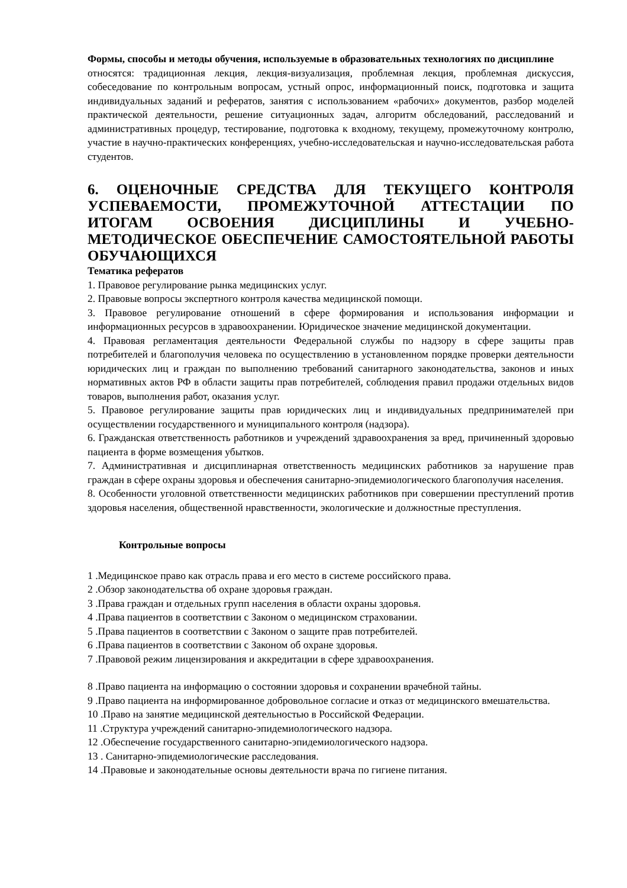Формы, способы и методы обучения, используемые в образовательных технологиях по дисциплине
относятся: традиционная лекция, лекция-визуализация, проблемная лекция, проблемная дискуссия, собеседование по контрольным вопросам, устный опрос, информационный поиск, подготовка и защита индивидуальных заданий и рефератов, занятия с использованием «рабочих» документов, разбор моделей практической деятельности, решение ситуационных задач, алгоритм обследований, расследований и административных процедур, тестирование, подготовка к входному, текущему, промежуточному контролю, участие в научно-практических конференциях, учебно-исследовательская и научно-исследовательская работа студентов.
6. ОЦЕНОЧНЫЕ СРЕДСТВА ДЛЯ ТЕКУЩЕГО КОНТРОЛЯ УСПЕВАЕМОСТИ, ПРОМЕЖУТОЧНОЙ АТТЕСТАЦИИ ПО ИТОГАМ ОСВОЕНИЯ ДИСЦИПЛИНЫ И УЧЕБНО-МЕТОДИЧЕСКОЕ ОБЕСПЕЧЕНИЕ САМОСТОЯТЕЛЬНОЙ РАБОТЫ ОБУЧАЮЩИХСЯ
Тематика рефератов
1. Правовое регулирование рынка медицинских услуг.
2. Правовые вопросы экспертного контроля качества медицинской помощи.
3. Правовое регулирование отношений в сфере формирования и использования информации и информационных ресурсов в здравоохранении. Юридическое значение медицинской документации.
4. Правовая регламентация деятельности Федеральной службы по надзору в сфере защиты прав потребителей и благополучия человека по осуществлению в установленном порядке проверки деятельности юридических лиц и граждан по выполнению требований санитарного законодательства, законов и иных нормативных актов РФ в области защиты прав потребителей, соблюдения правил продажи отдельных видов товаров, выполнения работ, оказания услуг.
5. Правовое регулирование защиты прав юридических лиц и индивидуальных предпринимателей при осуществлении государственного и муниципального контроля (надзора).
6. Гражданская ответственность работников и учреждений здравоохранения за вред, причиненный здоровью пациента в форме возмещения убытков.
7. Административная и дисциплинарная ответственность медицинских работников за нарушение прав граждан в сфере охраны здоровья и обеспечения санитарно-эпидемиологического благополучия населения.
8. Особенности уголовной ответственности медицинских работников при совершении преступлений против здоровья населения, общественной нравственности, экологические и должностные преступления.
Контрольные вопросы
1 .Медицинское право как отрасль права и его место в системе российского права.
2 .Обзор законодательства об охране здоровья граждан.
3 .Права граждан и отдельных групп населения в области охраны здоровья.
4 .Права пациентов в соответствии с Законом о медицинском страховании.
5 .Права пациентов в соответствии с Законом о защите прав потребителей.
6 .Права пациентов в соответствии с Законом об охране здоровья.
7 .Правовой режим лицензирования и аккредитации в сфере здравоохранения.
8 .Право пациента на информацию о состоянии здоровья и сохранении врачебной тайны.
9 .Право пациента на информированное добровольное согласие и отказ от медицинского вмешательства.
10 .Право на занятие медицинской деятельностью в Российской Федерации.
11 .Структура учреждений санитарно-эпидемиологического надзора.
12 .Обеспечение государственного санитарно-эпидемиологического надзора.
13 . Санитарно-эпидемиологические расследования.
14 .Правовые и законодательные основы деятельности врача по гигиене питания.